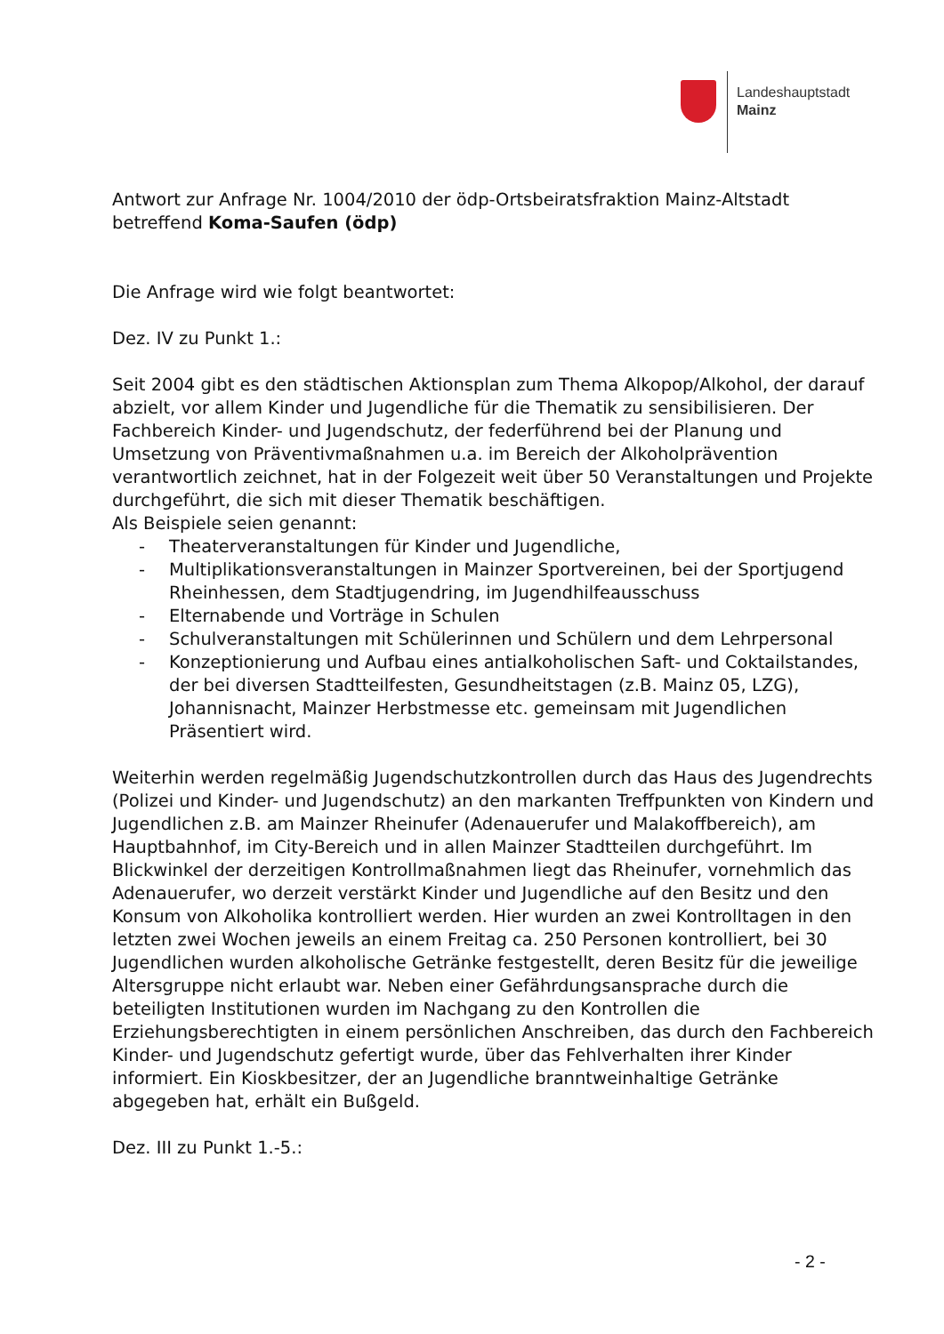Landeshauptstadt
Mainz
Antwort zur Anfrage Nr. 1004/2010 der ödp-Ortsbeiratsfraktion Mainz-Altstadt betreffend Koma-Saufen (ödp)
Die Anfrage wird wie folgt beantwortet:
Dez. IV zu Punkt 1.:
Seit 2004 gibt es den städtischen Aktionsplan zum Thema Alkopop/Alkohol, der darauf abzielt, vor allem Kinder und Jugendliche für die Thematik zu sensibilisieren. Der Fachbereich Kinder- und Jugendschutz, der federführend bei der Planung und Umsetzung von Präventivmaßnahmen u.a. im Bereich der Alkoholprävention verantwortlich zeichnet, hat in der Folgezeit weit über 50 Veranstaltungen und Projekte durchgeführt, die sich mit dieser Thematik beschäftigen.
Als Beispiele seien genannt:
- Theaterveranstaltungen für Kinder und Jugendliche,
- Multiplikationsveranstaltungen in Mainzer Sportvereinen, bei der Sportjugend
Rheinhessen, dem Stadtjugendring, im Jugendhilfeausschuss
- Elternabende und Vorträge in Schulen
- Schulveranstaltungen mit Schülerinnen und Schülern und dem Lehrpersonal
- Konzeptionierung und Aufbau eines antialkoholischen Saft- und Coktailstandes, der bei diversen Stadtteilfesten, Gesundheitstagen (z.B. Mainz 05, LZG), Johannisnacht, Mainzer Herbstmesse etc. gemeinsam mit Jugendlichen Präsentiert wird.
Weiterhin werden regelmäßig Jugendschutzkontrollen durch das Haus des Jugendrechts (Polizei und Kinder- und Jugendschutz) an den markanten Treffpunkten von Kindern und Jugendlichen z.B. am Mainzer Rheinufer (Adenauerufer und Malakoffbereich), am Hauptbahnhof, im City-Bereich und in allen Mainzer Stadtteilen durchgeführt. Im Blickwinkel der derzeitigen Kontrollmaßnahmen liegt das Rheinufer, vornehmlich das Adenauerufer, wo derzeit verstärkt Kinder und Jugendliche auf den Besitz und den Konsum von Alkoholika kontrolliert werden. Hier wurden an zwei Kontrolltagen in den letzten zwei Wochen jeweils an einem Freitag ca. 250 Personen kontrolliert, bei 30 Jugendlichen wurden alkoholische Getränke festgestellt, deren Besitz für die jeweilige Altersgruppe nicht erlaubt war. Neben einer Gefährdungsansprache durch die beteiligten Institutionen wurden im Nachgang zu den Kontrollen die Erziehungsberechtigten in einem persönlichen Anschreiben, das durch den Fachbereich Kinder- und Jugendschutz gefertigt wurde, über das Fehlverhalten ihrer Kinder informiert. Ein Kioskbesitzer, der an Jugendliche branntweinhaltige Getränke abgegeben hat, erhält ein Bußgeld.
Dez. III zu Punkt 1.-5.:
- 2 -